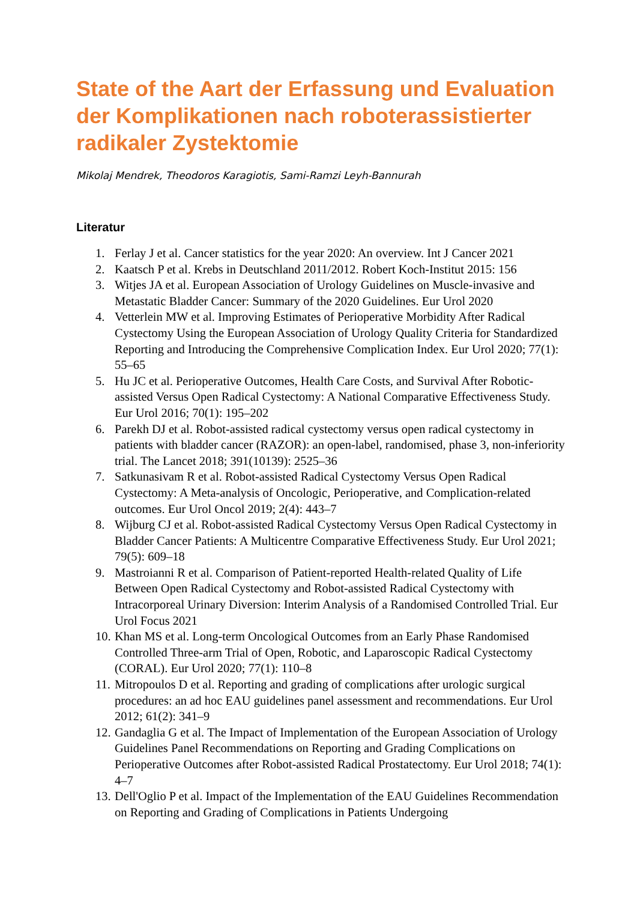State of the Aart der Erfassung und Evaluation der Komplikationen nach roboterassistierter radikaler Zystektomie
Mikolaj Mendrek, Theodoros Karagiotis, Sami-Ramzi Leyh-Bannurah
Literatur
1. Ferlay J et al. Cancer statistics for the year 2020: An overview. Int J Cancer 2021
2. Kaatsch P et al. Krebs in Deutschland 2011/2012. Robert Koch-Institut 2015: 156
3. Witjes JA et al. European Association of Urology Guidelines on Muscle-invasive and Metastatic Bladder Cancer: Summary of the 2020 Guidelines. Eur Urol 2020
4. Vetterlein MW et al. Improving Estimates of Perioperative Morbidity After Radical Cystectomy Using the European Association of Urology Quality Criteria for Standardized Reporting and Introducing the Comprehensive Complication Index. Eur Urol 2020; 77(1): 55–65
5. Hu JC et al. Perioperative Outcomes, Health Care Costs, and Survival After Robotic-assisted Versus Open Radical Cystectomy: A National Comparative Effectiveness Study. Eur Urol 2016; 70(1): 195–202
6. Parekh DJ et al. Robot-assisted radical cystectomy versus open radical cystectomy in patients with bladder cancer (RAZOR): an open-label, randomised, phase 3, non-inferiority trial. The Lancet 2018; 391(10139): 2525–36
7. Satkunasivam R et al. Robot-assisted Radical Cystectomy Versus Open Radical Cystectomy: A Meta-analysis of Oncologic, Perioperative, and Complication-related outcomes. Eur Urol Oncol 2019; 2(4): 443–7
8. Wijburg CJ et al. Robot-assisted Radical Cystectomy Versus Open Radical Cystectomy in Bladder Cancer Patients: A Multicentre Comparative Effectiveness Study. Eur Urol 2021; 79(5): 609–18
9. Mastroianni R et al. Comparison of Patient-reported Health-related Quality of Life Between Open Radical Cystectomy and Robot-assisted Radical Cystectomy with Intracorporeal Urinary Diversion: Interim Analysis of a Randomised Controlled Trial. Eur Urol Focus 2021
10. Khan MS et al. Long-term Oncological Outcomes from an Early Phase Randomised Controlled Three-arm Trial of Open, Robotic, and Laparoscopic Radical Cystectomy (CORAL). Eur Urol 2020; 77(1): 110–8
11. Mitropoulos D et al. Reporting and grading of complications after urologic surgical procedures: an ad hoc EAU guidelines panel assessment and recommendations. Eur Urol 2012; 61(2): 341–9
12. Gandaglia G et al. The Impact of Implementation of the European Association of Urology Guidelines Panel Recommendations on Reporting and Grading Complications on Perioperative Outcomes after Robot-assisted Radical Prostatectomy. Eur Urol 2018; 74(1): 4–7
13. Dell'Oglio P et al. Impact of the Implementation of the EAU Guidelines Recommendation on Reporting and Grading of Complications in Patients Undergoing